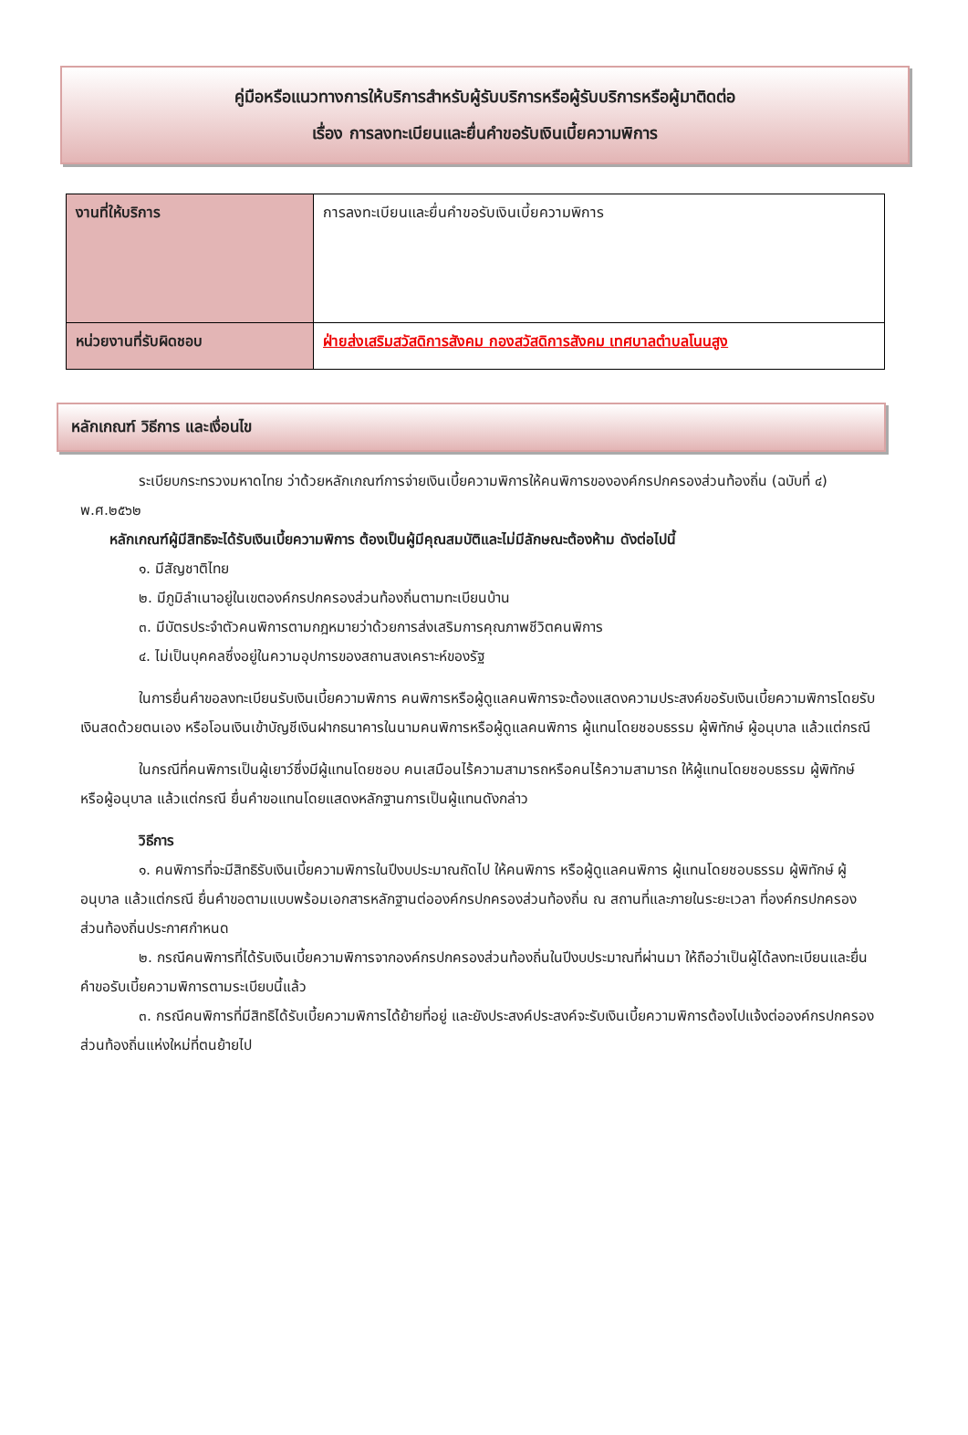คู่มือหรือแนวทางการให้บริการสำหรับผู้รับบริการหรือผู้รับบริการหรือผู้มาติดต่อ
เรื่อง การลงทะเบียนและยื่นคำขอรับเงินเบี้ยความพิการ
| งานที่ให้บริการ | การลงทะเบียนและยื่นคำขอรับเงินเบี้ยความพิการ |
| หน่วยงานที่รับผิดชอบ | ฝ่ายส่งเสริมสวัสดิการสังคม กองสวัสดิการสังคม เทศบาลตำบลโนนสูง |
หลักเกณฑ์ วิธีการ และเงื่อนไข
ระเบียบกระทรวงมหาดไทย ว่าด้วยหลักเกณฑ์การจ่ายเงินเบี้ยความพิการให้คนพิการขององค์กรปกครองส่วนท้องถิ่น (ฉบับที่ ๔) พ.ศ.๒๕๖๒
หลักเกณฑ์ผู้มีสิทธิจะได้รับเงินเบี้ยความพิการ ต้องเป็นผู้มีคุณสมบัติและไม่มีลักษณะต้องห้าม ดังต่อไปนี้
๑. มีสัญชาติไทย
๒. มีภูมิลำเนาอยู่ในเขตองค์กรปกครองส่วนท้องถิ่นตามทะเบียนบ้าน
๓. มีบัตรประจำตัวคนพิการตามกฎหมายว่าด้วยการส่งเสริมการคุณภาพชีวิตคนพิการ
๔. ไม่เป็นบุคคลซึ่งอยู่ในความอุปการของสถานสงเคราะห์ของรัฐ
ในการยื่นคำขอลงทะเบียนรับเงินเบี้ยความพิการ คนพิการหรือผู้ดูแลคนพิการจะต้องแสดงความประสงค์ขอรับเงินเบี้ยความพิการโดยรับเงินสดด้วยตนเอง หรือโอนเงินเข้าบัญชีเงินฝากธนาคารในนามคนพิการหรือผู้ดูแลคนพิการ ผู้แทนโดยชอบธรรม ผู้พิทักษ์ ผู้อนุบาล แล้วแต่กรณี
ในกรณีที่คนพิการเป็นผู้เยาว์ซึ่งมีผู้แทนโดยชอบ คนเสมือนไร้ความสามารถหรือคนไร้ความสามารถ ให้ผู้แทนโดยชอบธรรม ผู้พิทักษ์ หรือผู้อนุบาล แล้วแต่กรณี ยื่นคำขอแทนโดยแสดงหลักฐานการเป็นผู้แทนดังกล่าว
วิธีการ
๑. คนพิการที่จะมีสิทธิรับเงินเบี้ยความพิการในปีงบประมาณถัดไป ให้คนพิการ หรือผู้ดูแลคนพิการ ผู้แทนโดยชอบธรรม ผู้พิทักษ์ ผู้อนุบาล แล้วแต่กรณี ยื่นคำขอตามแบบพร้อมเอกสารหลักฐานต่อองค์กรปกครองส่วนท้องถิ่น ณ สถานที่และภายในระยะเวลา ที่องค์กรปกครองส่วนท้องถิ่นประกาศกำหนด
๒. กรณีคนพิการที่ได้รับเงินเบี้ยความพิการจากองค์กรปกครองส่วนท้องถิ่นในปีงบประมาณที่ผ่านมา ให้ถือว่าเป็นผู้ได้ลงทะเบียนและยื่นคำขอรับเบี้ยความพิการตามระเบียบนี้แล้ว
๓. กรณีคนพิการที่มีสิทธิได้รับเบี้ยความพิการได้ย้ายที่อยู่ และยังประสงค์ประสงค์จะรับเงินเบี้ยความพิการต้องไปแจ้งต่อองค์กรปกครองส่วนท้องถิ่นแห่งใหม่ที่ตนย้ายไป